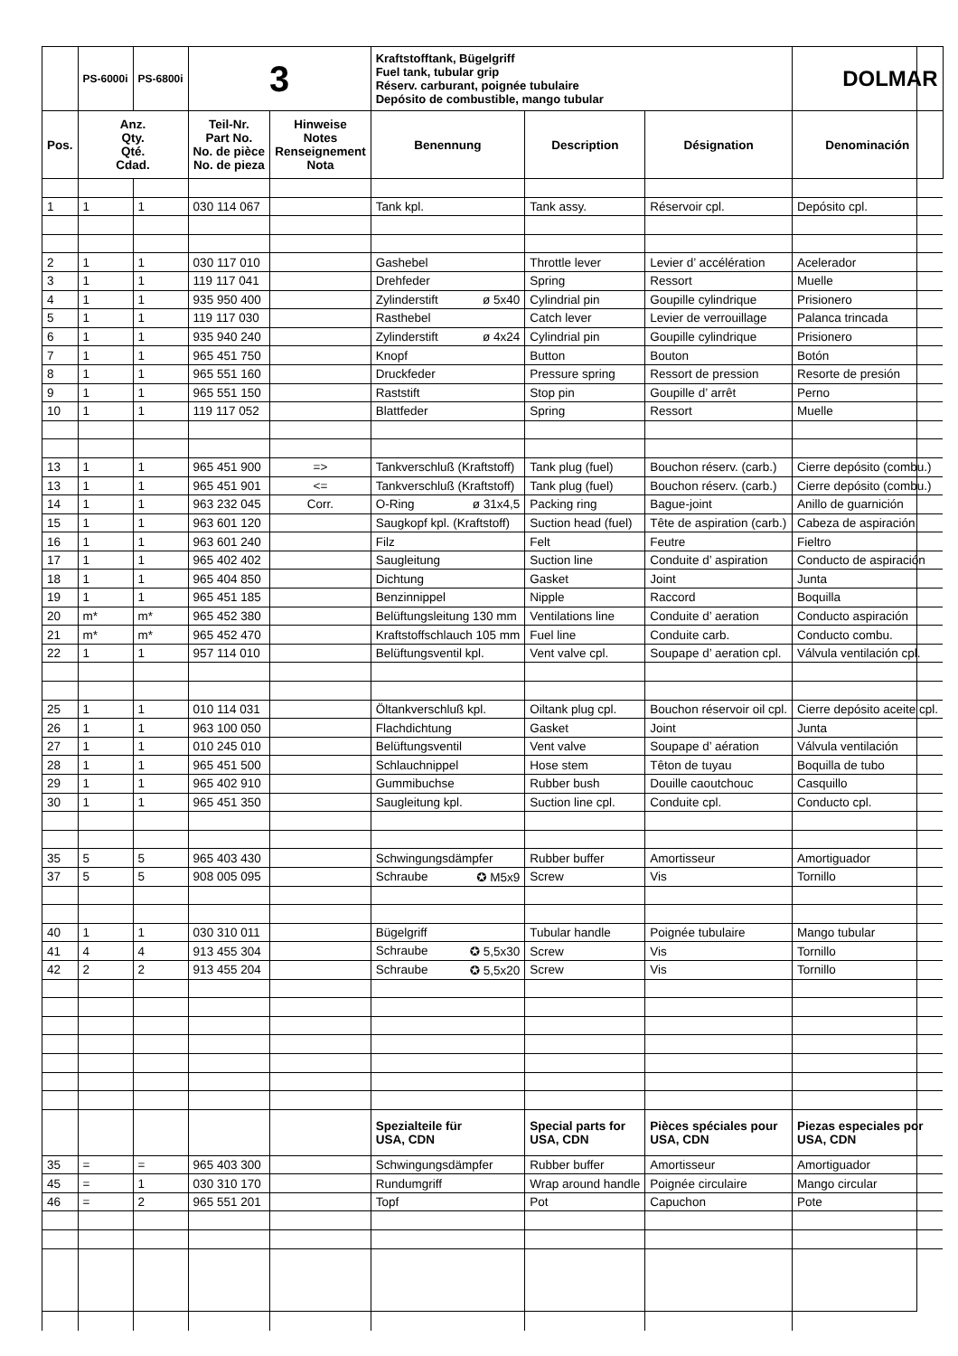| | PS-6000i | PS-6800i | 3 | | Kraftstofftank, Bügelgriff Fuel tank, tubular grip Réserv. carburant, poignée tubulaire Depósito de combustible, mango tubular | | | DOLMAR |
| Pos. | Anz. Qty. Qté. Cdad. | | Teil-Nr. Part No. No. de pièce No. de pieza | Hinweise Notes Renseignement Nota | Benennung | Description | Désignation | Denominación |
| 1 | 1 | 1 | 030 114 067 | | Tank kpl. | Tank assy. | Réservoir cpl. | Depósito cpl. |
| 2 | 1 | 1 | 030 117 010 | | Gashebel | Throttle lever | Levier d’ accélération | Acelerador |
| 3 | 1 | 1 | 119 117 041 | | Drehfeder | Spring | Ressort | Muelle |
| 4 | 1 | 1 | 935 950 400 | | Zylinderstift ø 5x40 | Cylindrial pin | Goupille cylindrique | Prisionero |
| 5 | 1 | 1 | 119 117 030 | | Rasthebel | Catch lever | Levier de verrouillage | Palanca trincada |
| 6 | 1 | 1 | 935 940 240 | | Zylinderstift ø 4x24 | Cylindrial pin | Goupille cylindrique | Prisionero |
| 7 | 1 | 1 | 965 451 750 | | Knopf | Button | Bouton | Botón |
| 8 | 1 | 1 | 965 551 160 | | Druckfeder | Pressure spring | Ressort de pression | Resorte de presión |
| 9 | 1 | 1 | 965 551 150 | | Raststift | Stop pin | Goupille d’ arrêt | Perno |
| 10 | 1 | 1 | 119 117 052 | | Blattfeder | Spring | Ressort | Muelle |
| 13 | 1 | 1 | 965 451 900 | => | Tankverschluß (Kraftstoff) | Tank plug (fuel) | Bouchon réserv. (carb.) | Cierre depósito (combu.) |
| 13 | 1 | 1 | 965 451 901 | <= | Tankverschluß (Kraftstoff) | Tank plug (fuel) | Bouchon réserv. (carb.) | Cierre depósito (combu.) |
| 14 | 1 | 1 | 963 232 045 | Corr. | O-Ring ø 31x4,5 | Packing ring | Bague-joint | Anillo de guarnición |
| 15 | 1 | 1 | 963 601 120 | | Saugkopf kpl. (Kraftstoff) | Suction head (fuel) | Tête de aspiration (carb.) | Cabeza de aspiración |
| 16 | 1 | 1 | 963 601 240 | | Filz | Felt | Feutre | Fieltro |
| 17 | 1 | 1 | 965 402 402 | | Saugleitung | Suction line | Conduite d’ aspiration | Conducto de aspiración |
| 18 | 1 | 1 | 965 404 850 | | Dichtung | Gasket | Joint | Junta |
| 19 | 1 | 1 | 965 451 185 | | Benzinnippel | Nipple | Raccord | Boquilla |
| 20 | m* | m* | 965 452 380 | | Belüftungsleitung 130 mm | Ventilations line | Conduite d’ aeration | Conducto aspiración |
| 21 | m* | m* | 965 452 470 | | Kraftstoffschlauch 105 mm | Fuel line | Conduite carb. | Conducto combu. |
| 22 | 1 | 1 | 957 114 010 | | Belüftungsventil kpl. | Vent valve cpl. | Soupape d’ aeration cpl. | Válvula ventilación cpl. |
| 25 | 1 | 1 | 010 114 031 | | Öltankverschluß kpl. | Oiltank plug cpl. | Bouchon réservoir oil cpl. | Cierre depósito aceite cpl. |
| 26 | 1 | 1 | 963 100 050 | | Flachdichtung | Gasket | Joint | Junta |
| 27 | 1 | 1 | 010 245 010 | | Belüftungsventil | Vent valve | Soupape d’ aération | Válvula ventilación |
| 28 | 1 | 1 | 965 451 500 | | Schlauchnippel | Hose stem | Têton de tuyau | Boquilla de tubo |
| 29 | 1 | 1 | 965 402 910 | | Gummibuchse | Rubber bush | Douille caoutchouc | Casquillo |
| 30 | 1 | 1 | 965 451 350 | | Saugleitung kpl. | Suction line cpl. | Conduite cpl. | Conducto cpl. |
| 35 | 5 | 5 | 965 403 430 | | Schwingungsdämpfer | Rubber buffer | Amortisseur | Amortiguador |
| 37 | 5 | 5 | 908 005 095 | | Schraube ✪ M5x9 | Screw | Vis | Tornillo |
| 40 | 1 | 1 | 030 310 011 | | Bügelgriff | Tubular handle | Poignée tubulaire | Mango tubular |
| 41 | 4 | 4 | 913 455 304 | | Schraube ✪ 5,5x30 | Screw | Vis | Tornillo |
| 42 | 2 | 2 | 913 455 204 | | Schraube ✪ 5,5x20 | Screw | Vis | Tornillo |
| | | | | | Spezialteile für USA, CDN | Special parts for USA, CDN | Pièces spéciales pour USA, CDN | Piezas especiales por USA, CDN |
| 35 | = | = | 965 403 300 | | Schwingungsdämpfer | Rubber buffer | Amortisseur | Amortiguador |
| 45 | = | 1 | 030 310 170 | | Rundumgriff | Wrap around handle | Poignée circulaire | Mango circular |
| 46 | = | 2 | 965 551 201 | | Topf | Pot | Capuchon | Pote |